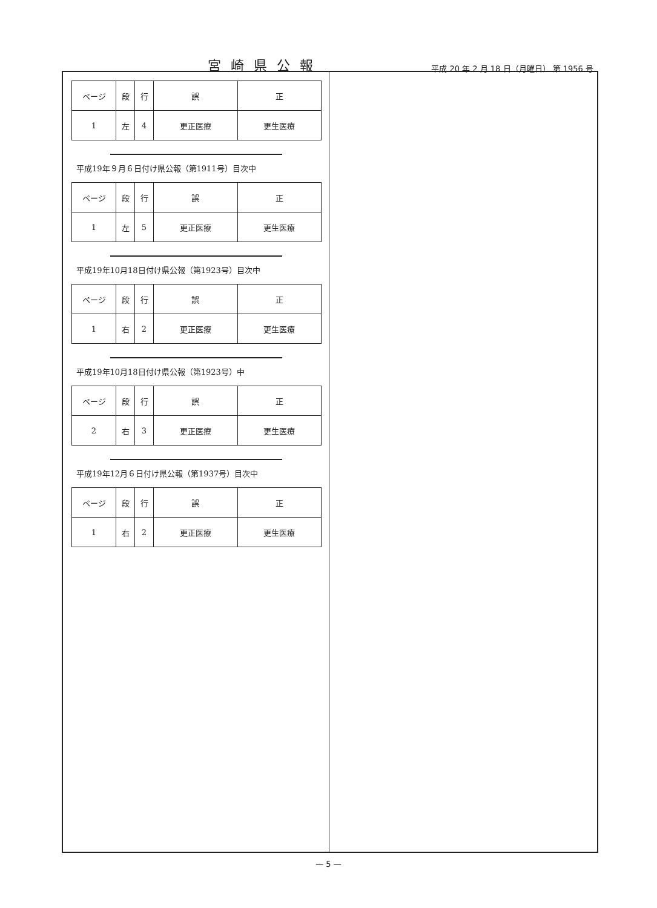宮崎県公報
平成 20 年 2 月 18 日（月曜日） 第 1956 号
| ページ | 段 | 行 | 誤 | 正 |
| 1 | 左 | 4 | 更正医療 | 更生医療 |
平成19年９月６日付け県公報（第1911号）目次中
| ページ | 段 | 行 | 誤 | 正 |
| 1 | 左 | 5 | 更正医療 | 更生医療 |
平成19年10月18日付け県公報（第1923号）目次中
| ページ | 段 | 行 | 誤 | 正 |
| 1 | 右 | 2 | 更正医療 | 更生医療 |
平成19年10月18日付け県公報（第1923号）中
| ページ | 段 | 行 | 誤 | 正 |
| 2 | 右 | 3 | 更正医療 | 更生医療 |
平成19年12月６日付け県公報（第1937号）目次中
| ページ | 段 | 行 | 誤 | 正 |
| 1 | 右 | 2 | 更正医療 | 更生医療 |
— 5 —